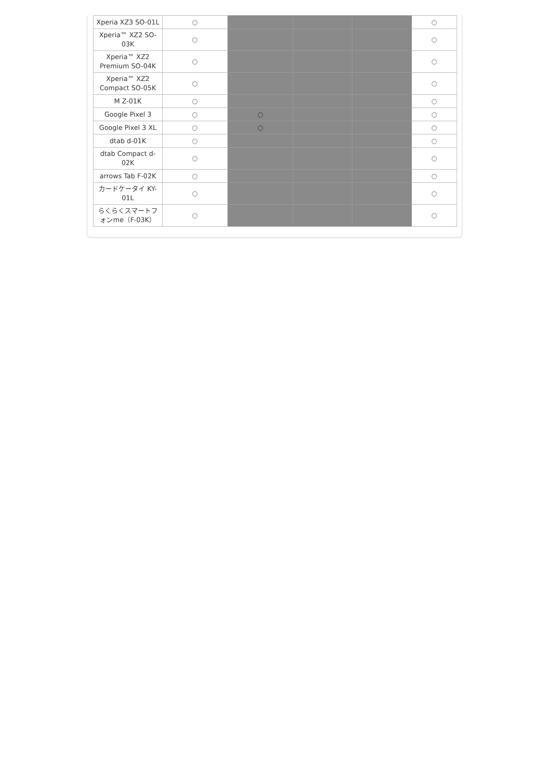| Xperia XZ3 SO-01L | ○ | | | | ○ |
| Xperia™ XZ2 SO-03K | ○ | | | | ○ |
| Xperia™ XZ2 Premium SO-04K | ○ | | | | ○ |
| Xperia™ XZ2 Compact SO-05K | ○ | | | | ○ |
| M Z-01K | ○ | | | | ○ |
| Google Pixel 3 | ○ | ○ | | | ○ |
| Google Pixel 3 XL | ○ | ○ | | | ○ |
| dtab d-01K | ○ | | | | ○ |
| dtab Compact d-02K | ○ | | | | ○ |
| arrows Tab F-02K | ○ | | | | ○ |
| カードケータイ KY-01L | ○ | | | | ○ |
| らくらくスマートフォンme（F-03K） | ○ | | | | ○ |